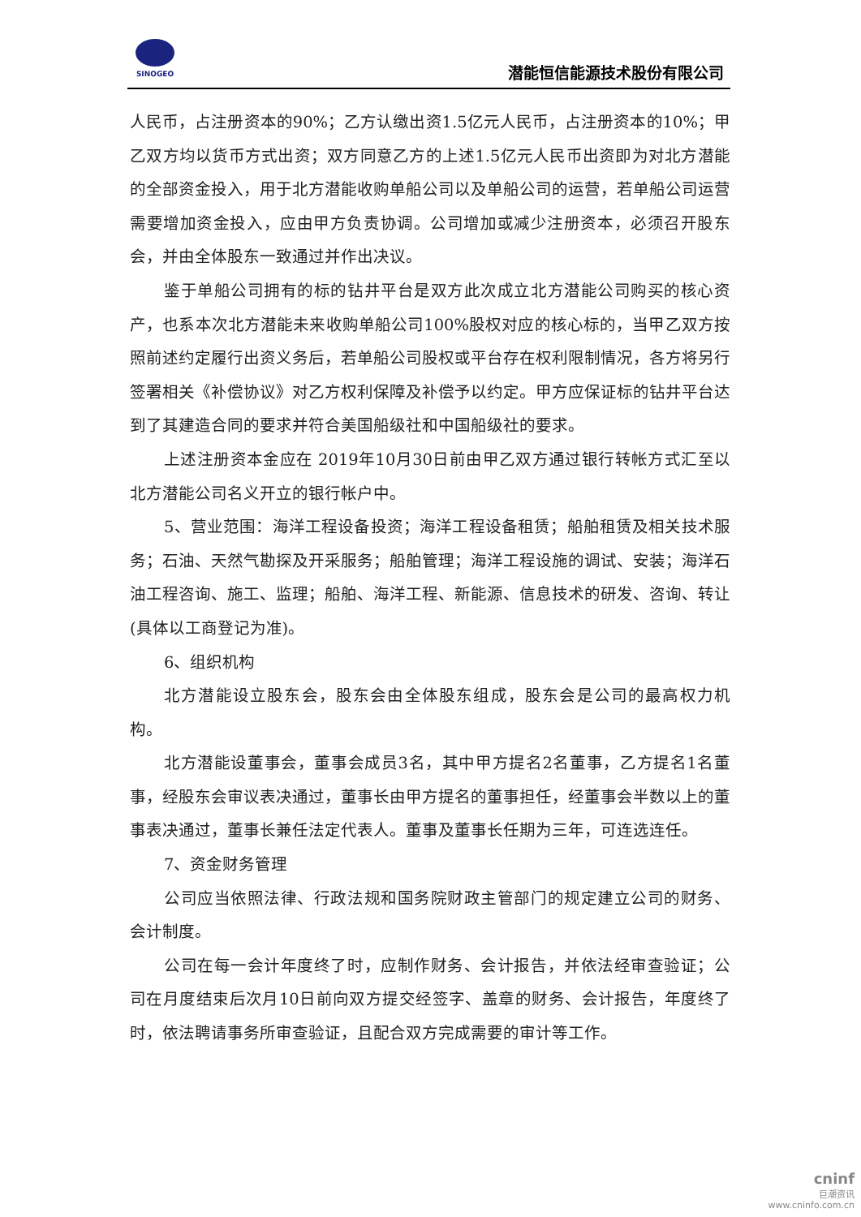SINOGEO
潜能恒信能源技术股份有限公司
人民币，占注册资本的90%；乙方认缴出资1.5亿元人民币，占注册资本的10%；甲乙双方均以货币方式出资；双方同意乙方的上述1.5亿元人民币出资即为对北方潜能的全部资金投入，用于北方潜能收购单船公司以及单船公司的运营，若单船公司运营需要增加资金投入，应由甲方负责协调。公司增加或减少注册资本，必须召开股东会，并由全体股东一致通过并作出决议。
鉴于单船公司拥有的标的钻井平台是双方此次成立北方潜能公司购买的核心资产，也系本次北方潜能未来收购单船公司100%股权对应的核心标的，当甲乙双方按照前述约定履行出资义务后，若单船公司股权或平台存在权利限制情况，各方将另行签署相关《补偿协议》对乙方权利保障及补偿予以约定。甲方应保证标的钻井平台达到了其建造合同的要求并符合美国船级社和中国船级社的要求。
上述注册资本金应在 2019年10月30日前由甲乙双方通过银行转帐方式汇至以北方潜能公司名义开立的银行帐户中。
5、营业范围：海洋工程设备投资；海洋工程设备租赁；船舶租赁及相关技术服务；石油、天然气勘探及开采服务；船舶管理；海洋工程设施的调试、安装；海洋石油工程咨询、施工、监理；船舶、海洋工程、新能源、信息技术的研发、咨询、转让(具体以工商登记为准)。
6、组织机构
北方潜能设立股东会，股东会由全体股东组成，股东会是公司的最高权力机构。
北方潜能设董事会，董事会成员3名，其中甲方提名2名董事，乙方提名1名董事，经股东会审议表决通过，董事长由甲方提名的董事担任，经董事会半数以上的董事表决通过，董事长兼任法定代表人。董事及董事长任期为三年，可连选连任。
7、资金财务管理
公司应当依照法律、行政法规和国务院财政主管部门的规定建立公司的财务、会计制度。
公司在每一会计年度终了时，应制作财务、会计报告，并依法经审查验证；公司在月度结束后次月10日前向双方提交经签字、盖章的财务、会计报告，年度终了时，依法聘请事务所审查验证，且配合双方完成需要的审计等工作。
cninf
巨潮资讯
www.cninfo.com.cn